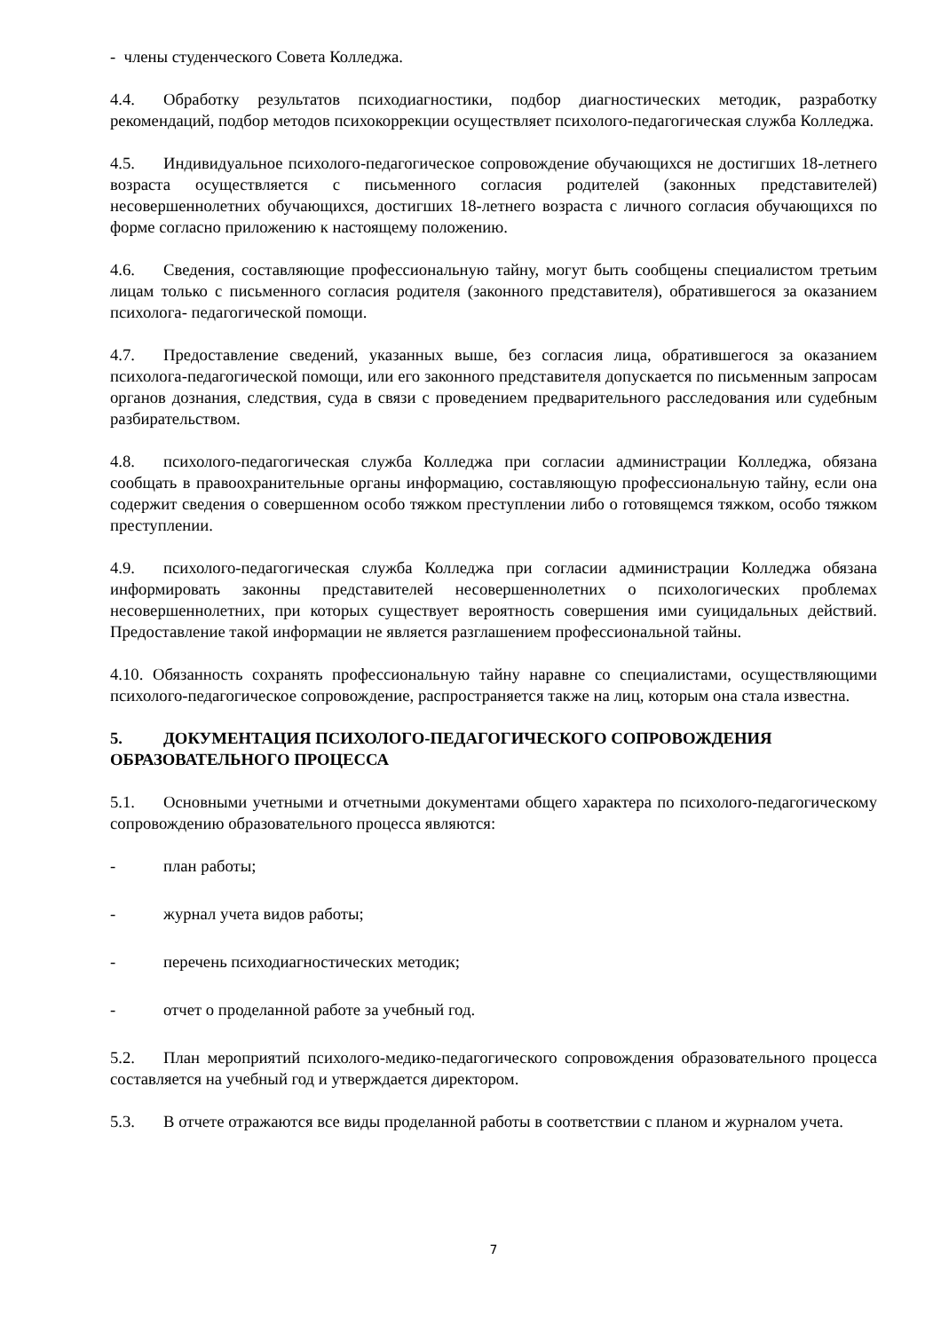- члены студенческого Совета Колледжа.
4.4. Обработку результатов психодиагностики, подбор диагностических методик, разработку рекомендаций, подбор методов психокоррекции осуществляет психолого-педагогическая служба Колледжа.
4.5. Индивидуальное психолого-педагогическое сопровождение обучающихся не достигших 18-летнего возраста осуществляется с письменного согласия родителей (законных представителей) несовершеннолетних обучающихся, достигших 18-летнего возраста с личного согласия обучающихся по форме согласно приложению к настоящему положению.
4.6. Сведения, составляющие профессиональную тайну, могут быть сообщены специалистом третьим лицам только с письменного согласия родителя (законного представителя), обратившегося за оказанием психолога- педагогической помощи.
4.7. Предоставление сведений, указанных выше, без согласия лица, обратившегося за оказанием психолога-педагогической помощи, или его законного представителя допускается по письменным запросам органов дознания, следствия, суда в связи с проведением предварительного расследования или судебным разбирательством.
4.8. психолого-педагогическая служба Колледжа при согласии администрации Колледжа, обязана сообщать в правоохранительные органы информацию, составляющую профессиональную тайну, если она содержит сведения о совершенном особо тяжком преступлении либо о готовящемся тяжком, особо тяжком преступлении.
4.9. психолого-педагогическая служба Колледжа при согласии администрации Колледжа обязана информировать законны представителей несовершеннолетних о психологических проблемах несовершеннолетних, при которых существует вероятность совершения ими суицидальных действий. Предоставление такой информации не является разглашением профессиональной тайны.
4.10. Обязанность сохранять профессиональную тайну наравне со специалистами, осуществляющими психолого-педагогическое сопровождение, распространяется также на лиц, которым она стала известна.
5. ДОКУМЕНТАЦИЯ ПСИХОЛОГО-ПЕДАГОГИЧЕСКОГО СОПРОВОЖДЕНИЯ ОБРАЗОВАТЕЛЬНОГО ПРОЦЕССА
5.1. Основными учетными и отчетными документами общего характера по психолого-педагогическому сопровождению образовательного процесса являются:
- план работы;
- журнал учета видов работы;
- перечень психодиагностических методик;
- отчет о проделанной работе за учебный год.
5.2. План мероприятий психолого-медико-педагогического сопровождения образовательного процесса составляется на учебный год и утверждается директором.
5.3. В отчете отражаются все виды проделанной работы в соответствии с планом и журналом учета.
7